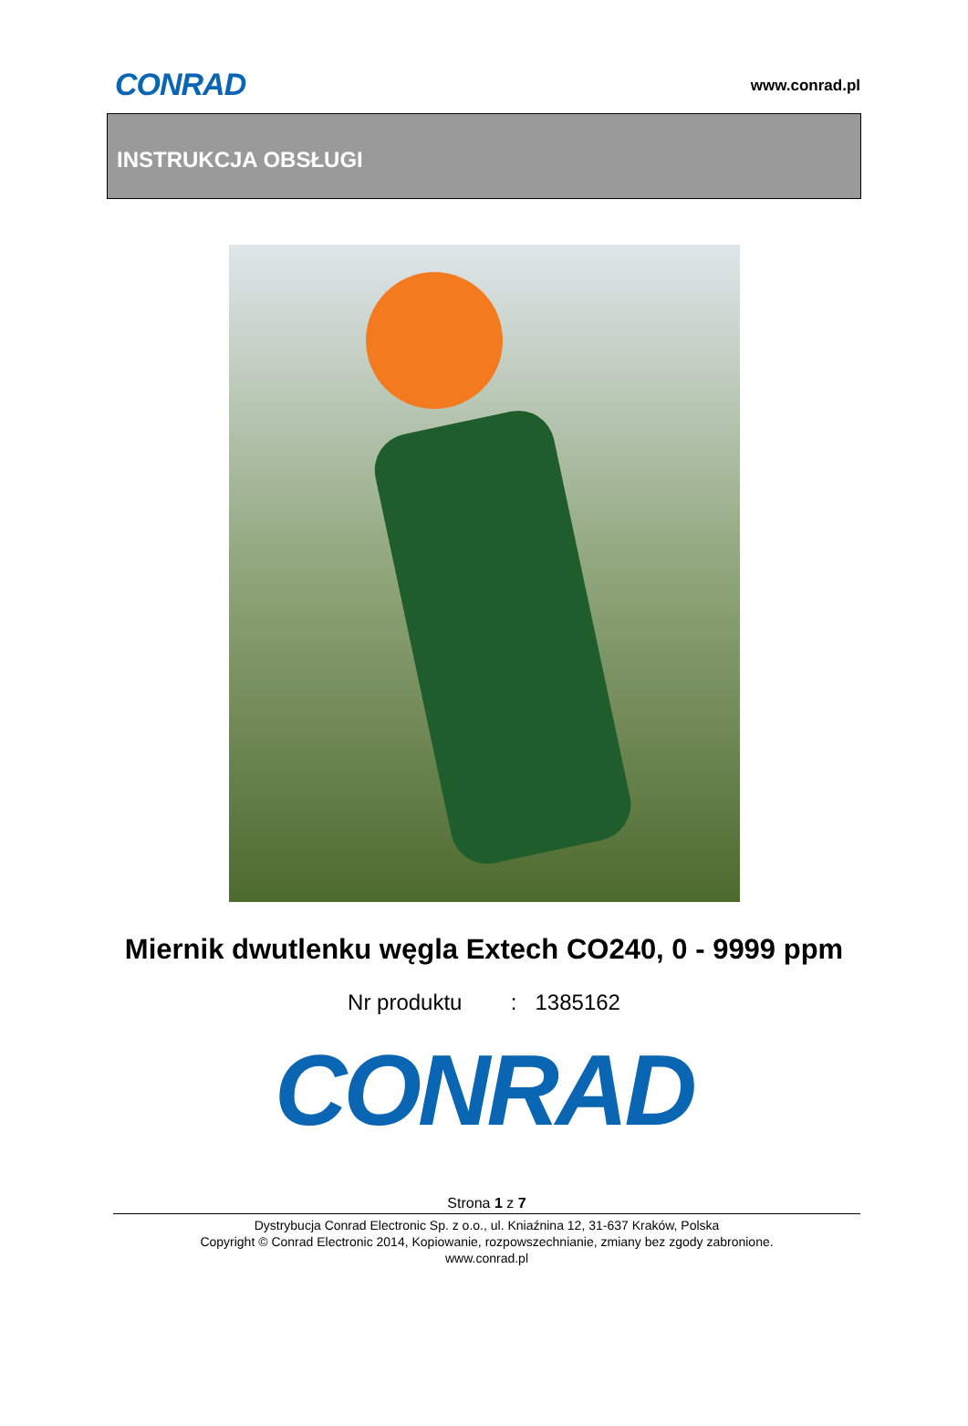CONRAD
www.conrad.pl
INSTRUKCJA OBSŁUGI
Miernik dwutlenku węgla Extech CO240, 0 - 9999 ppm
Nr produktu : 1385162
CONRAD
Strona 1 z 7
Dystrybucja Conrad Electronic Sp. z o.o., ul. Kniaźnina 12, 31-637 Kraków, Polska
Copyright © Conrad Electronic 2014, Kopiowanie, rozpowszechnianie, zmiany bez zgody zabronione.
www.conrad.pl